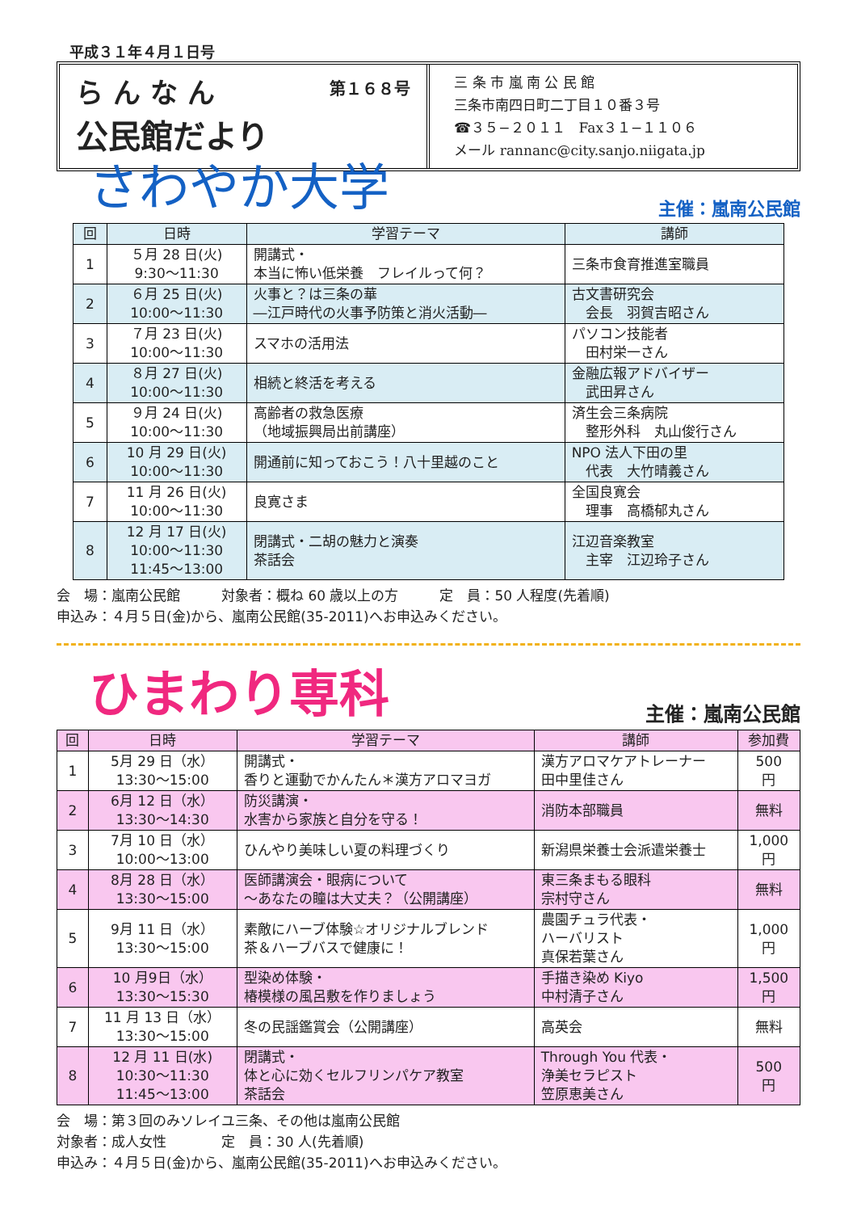平成３１年４月１日号
らんなん 第１６８号
公民館だより
三 条 市 嵐 南 公 民 館
三条市南四日町二丁目１０番３号
☎３５−２０１１　Fax３１−１１０６
メール rannanc@city.sanjo.niigata.jp
さわやか大学 主催：嵐南公民館
| 回 | 日時 | 学習テーマ | 講師 |
| --- | --- | --- | --- |
| 1 | ５月 28 日(火) 9:30〜11:30 | 開講式・ 本当に怖い低栄養 フレイルって何？ | 三条市食育推進室職員 |
| 2 | ６月 25 日(火) 10:00〜11:30 | 火事と？は三条の華 ―江戸時代の火事予防策と消火活動― | 古文書研究会 会長 羽賀吉昭さん |
| 3 | ７月 23 日(火) 10:00〜11:30 | スマホの活用法 | パソコン技能者 田村栄一さん |
| 4 | ８月 27 日(火) 10:00〜11:30 | 相続と終活を考える | 金融広報アドバイザー 武田昇さん |
| 5 | ９月 24 日(火) 10:00〜11:30 | 高齢者の救急医療 （地域振興局出前講座） | 済生会三条病院 整形外科 丸山俊行さん |
| 6 | 10 月 29 日(火) 10:00〜11:30 | 開通前に知っておこう！八十里越のこと | NPO 法人下田の里 代表 大竹晴義さん |
| 7 | 11 月 26 日(火) 10:00〜11:30 | 良寛さま | 全国良寛会 理事 高橋郁丸さん |
| 8 | 12 月 17 日(火) 10:00〜11:30 11:45〜13:00 | 閉講式・二胡の魅力と演奏 茶話会 | 江辺音楽教室 主宰 江辺玲子さん |
会　場：嵐南公民館　　　対象者：概ね 60 歳以上の方　　　定　員：50 人程度(先着順)
申込み：４月５日(金)から、嵐南公民館(35-2011)へお申込みください。
ひまわり専科 主催：嵐南公民館
| 回 | 日時 | 学習テーマ | 講師 | 参加費 |
| --- | --- | --- | --- | --- |
| 1 | 5月 29 日（水） 13:30〜15:00 | 開講式・ 香りと運動でかんたん＊漢方アロマヨガ | 漢方アロマケアトレーナー 田中里佳さん | 500 円 |
| 2 | 6月 12 日（水） 13:30〜14:30 | 防災講演・ 水害から家族と自分を守る！ | 消防本部職員 | 無料 |
| 3 | 7月 10 日（水） 10:00〜13:00 | ひんやり美味しい夏の料理づくり | 新潟県栄養士会派遣栄養士 | 1,000 円 |
| 4 | 8月 28 日（水） 13:30〜15:00 | 医師講演会・眼病について 〜あなたの瞳は大丈夫？（公開講座） | 東三条まもる眼科 宗村守さん | 無料 |
| 5 | 9月 11 日（水） 13:30〜15:00 | 素敵にハーブ体験☆オリジナルブレンド 茶＆ハーブバスで健康に！ | 農園チュラ代表・ ハーバリスト 真保若葉さん | 1,000 円 |
| 6 | 10 月9日（水） 13:30〜15:30 | 型染め体験・ 椿模様の風呂敷を作りましょう | 手描き染め Kiyo 中村清子さん | 1,500 円 |
| 7 | 11 月 13 日（水） 13:30〜15:00 | 冬の民謡鑑賞会（公開講座） | 高英会 | 無料 |
| 8 | 12 月 11 日(水) 10:30〜11:30 11:45〜13:00 | 閉講式・ 体と心に効くセルフリンパケア教室 茶話会 | Through You 代表・ 浄美セラピスト 笠原恵美さん | 500 円 |
会　場：第３回のみソレイユ三条、その他は嵐南公民館
対象者：成人女性　　　　定　員：30 人(先着順)
申込み：４月５日(金)から、嵐南公民館(35-2011)へお申込みください。